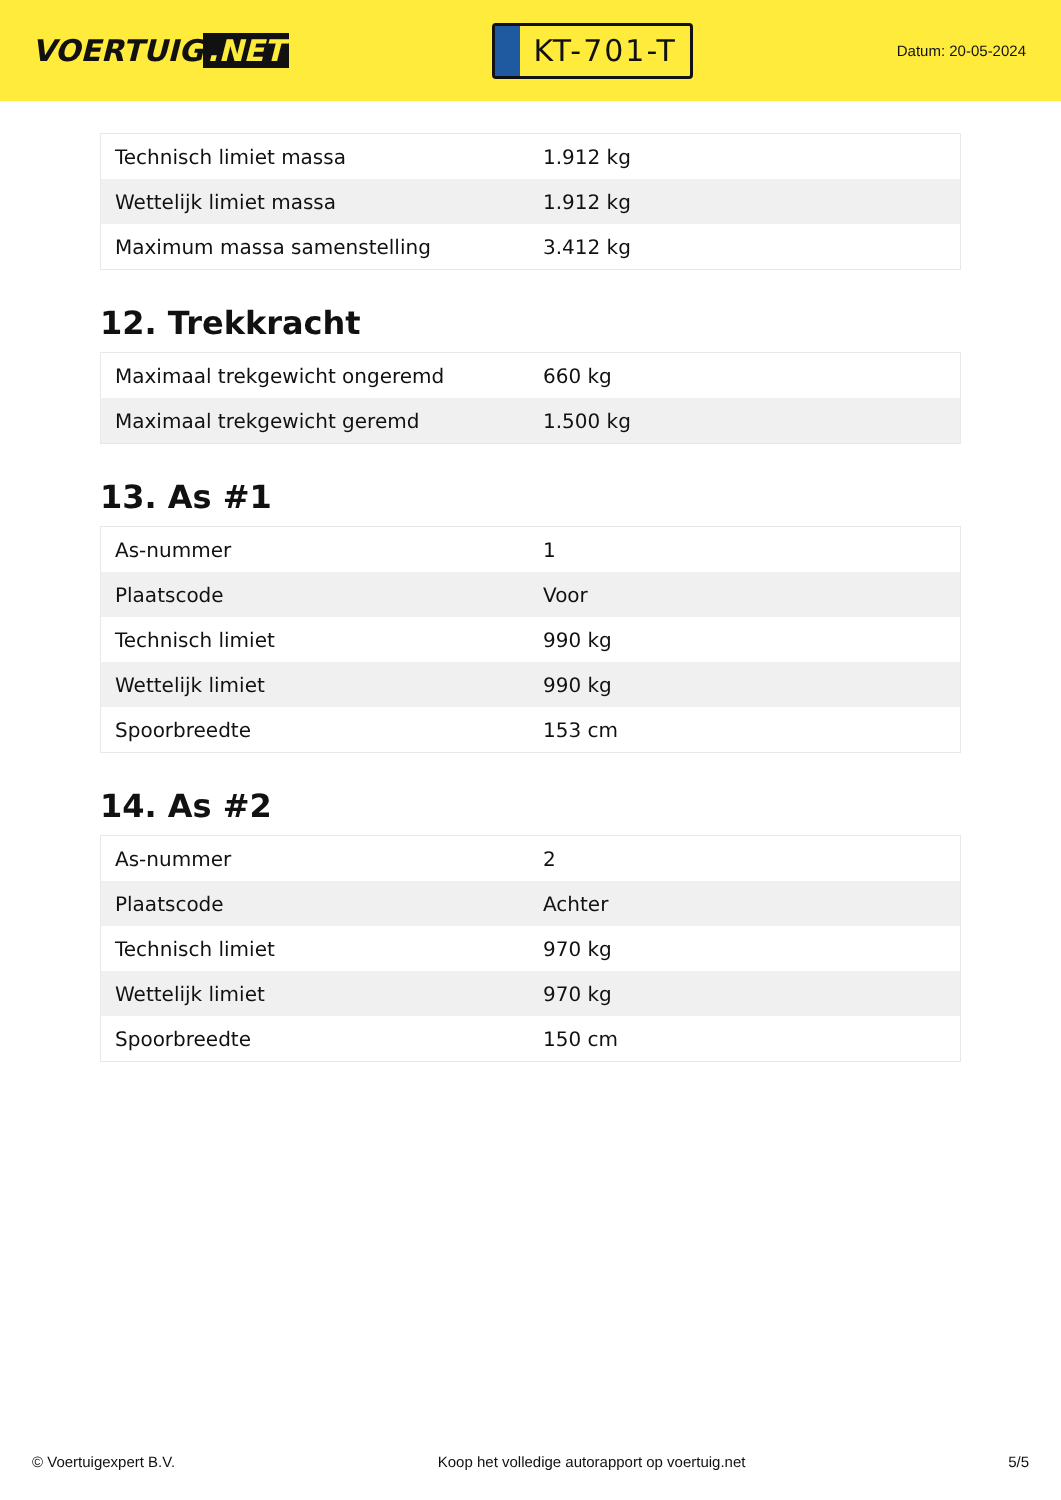VOERTUIG.NET
KT-701-T
Datum: 20-05-2024
| Technisch limiet massa | 1.912 kg |
| Wettelijk limiet massa | 1.912 kg |
| Maximum massa samenstelling | 3.412 kg |
12. Trekkracht
| Maximaal trekgewicht ongeremd | 660 kg |
| Maximaal trekgewicht geremd | 1.500 kg |
13. As #1
| As-nummer | 1 |
| Plaatscode | Voor |
| Technisch limiet | 990 kg |
| Wettelijk limiet | 990 kg |
| Spoorbreedte | 153 cm |
14. As #2
| As-nummer | 2 |
| Plaatscode | Achter |
| Technisch limiet | 970 kg |
| Wettelijk limiet | 970 kg |
| Spoorbreedte | 150 cm |
© Voertuigexpert B.V. Koop het volledige autorapport op voertuig.net 5/5